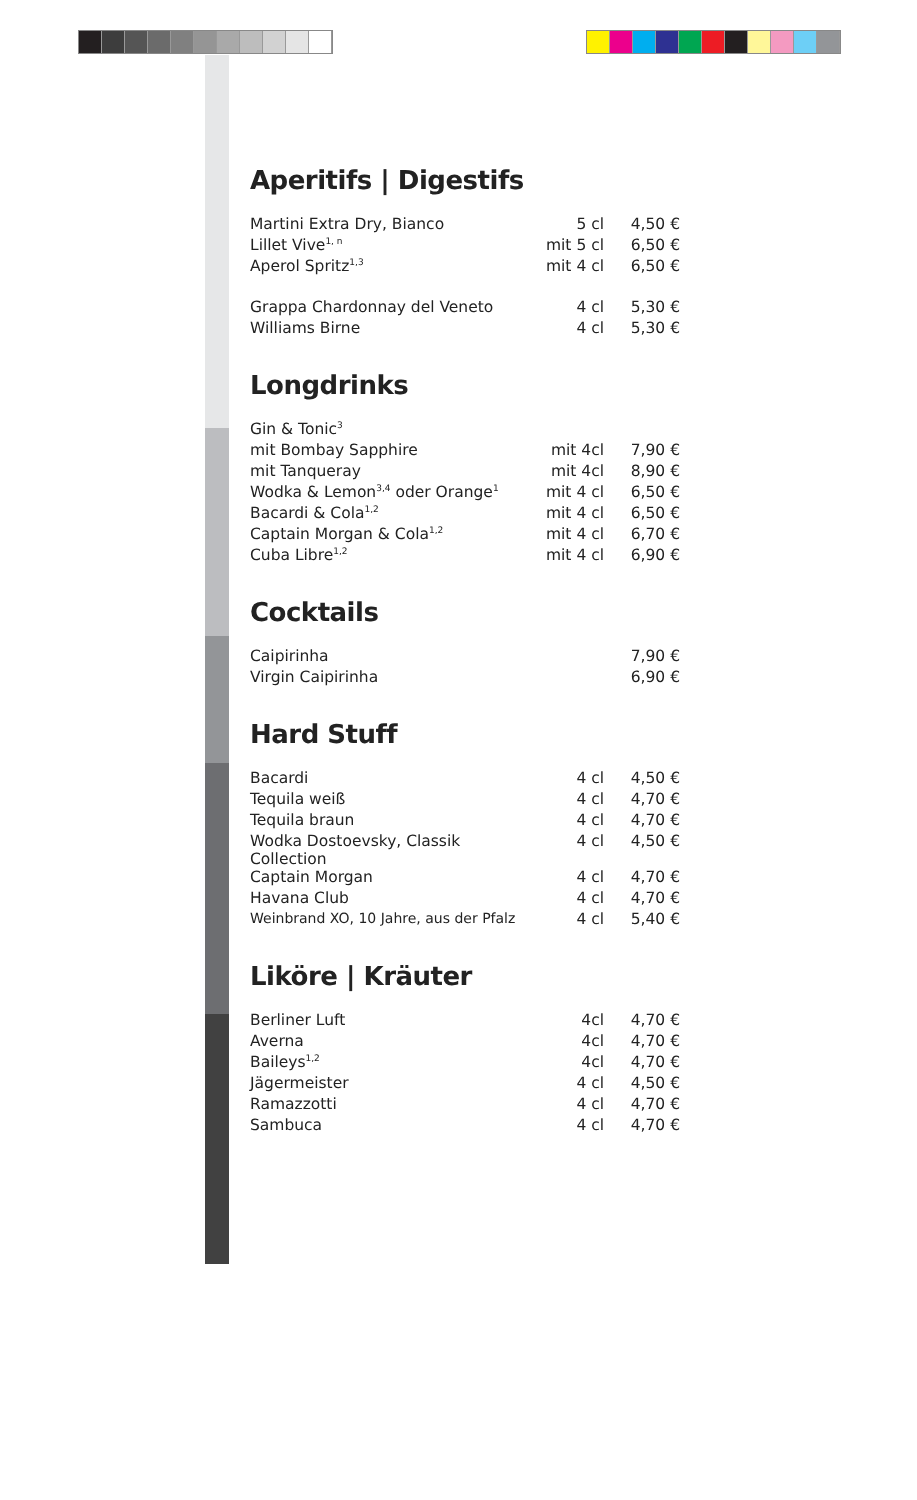Aperitifs | Digestifs
| Martini Extra Dry, Bianco | 5 cl | 4,50 € |
| Lillet Vive<sup>1, n</sup> | mit 5 cl | 6,50 € |
| Aperol Spritz<sup>1,3</sup> | mit 4 cl | 6,50 € |
| Grappa Chardonnay del Veneto | 4 cl | 5,30 € |
| Williams Birne | 4 cl | 5,30 € |
Longdrinks
| Gin & Tonic<sup>3</sup> | | |
| mit Bombay Sapphire | mit 4cl | 7,90 € |
| mit Tanqueray | mit 4cl | 8,90 € |
| Wodka & Lemon<sup>3,4</sup> oder Orange<sup>1</sup> | mit 4 cl | 6,50 € |
| Bacardi & Cola<sup>1,2</sup> | mit 4 cl | 6,50 € |
| Captain Morgan & Cola<sup>1,2</sup> | mit 4 cl | 6,70 € |
| Cuba Libre<sup>1,2</sup> | mit 4 cl | 6,90 € |
Cocktails
| Caipirinha | | 7,90 € |
| Virgin Caipirinha | | 6,90 € |
Hard Stuff
| Bacardi | 4 cl | 4,50 € |
| Tequila weiß | 4 cl | 4,70 € |
| Tequila braun | 4 cl | 4,70 € |
| Wodka Dostoevsky, Classik Collection | 4 cl | 4,50 € |
| Captain Morgan | 4 cl | 4,70 € |
| Havana Club | 4 cl | 4,70 € |
| Weinbrand XO, 10 Jahre, aus der Pfalz | 4 cl | 5,40 € |
Liköre | Kräuter
| Berliner Luft | 4cl | 4,70 € |
| Averna | 4cl | 4,70 € |
| Baileys<sup>1,2</sup> | 4cl | 4,70 € |
| Jägermeister | 4 cl | 4,50 € |
| Ramazzotti | 4 cl | 4,70 € |
| Sambuca | 4 cl | 4,70 € |